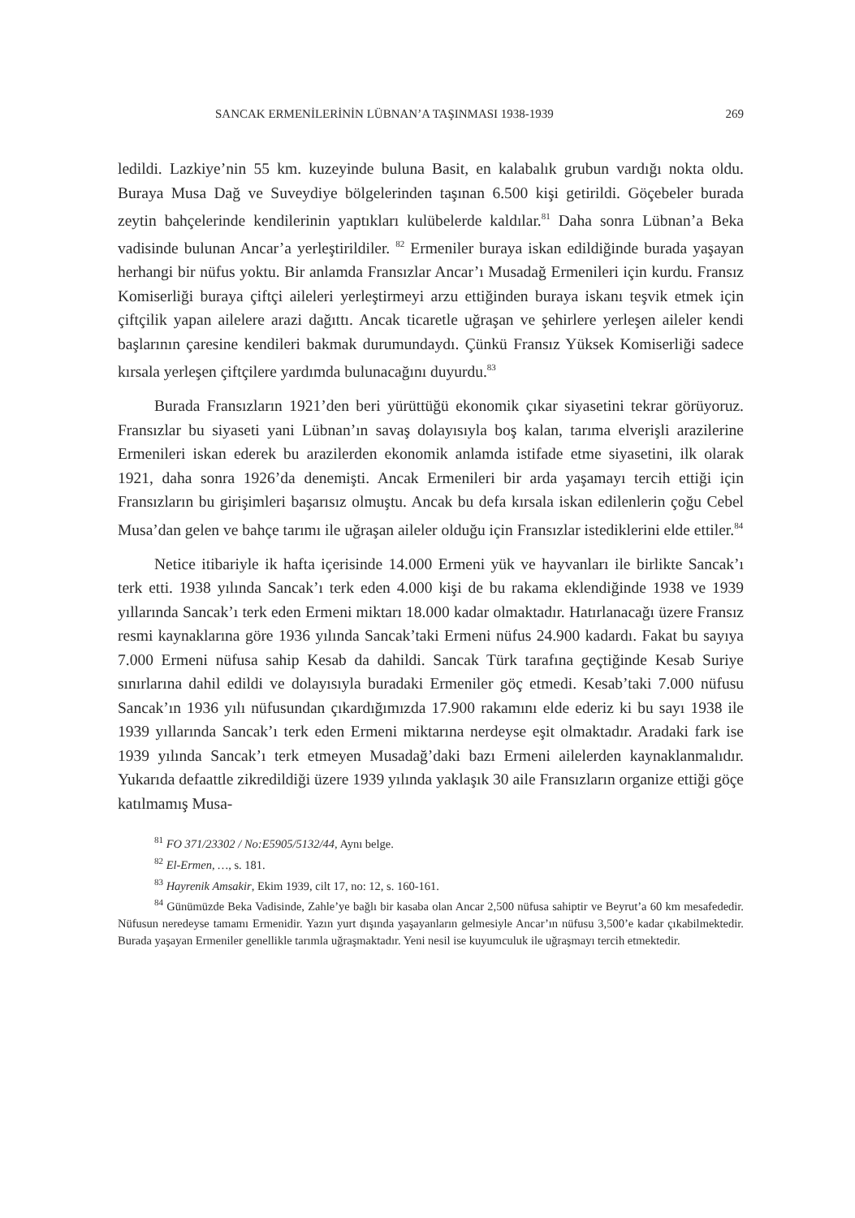SANCAK ERMENİLERİNİN LÜBNAN’A TAŞINMASI 1938-1939 269
ledildi. Lazkiye’nin 55 km. kuzeyinde buluna Basit, en kalabalık grubun vardığı nokta oldu. Buraya Musa Dağ ve Suveydiye bölgelerinden taşınan 6.500 kişi getirildi. Göçebeler burada zeytin bahçelerinde kendilerinin yaptıkları kulübelerde kaldılar.<sup>81</sup> Daha sonra Lübnan’a Beka vadisinde bulunan Ancar’a yerleştirildiler. <sup>82</sup> Ermeniler buraya iskan edildiğinde burada yaşayan herhangi bir nüfus yoktu. Bir anlamda Fransızlar Ancar’ı Musadağ Ermenileri için kurdu. Fransız Komiserliği buraya çiftçi aileleri yerleştirmeyi arzu ettiğinden buraya iskanı teşvik etmek için çiftçilik yapan ailelere arazi dağıttı. Ancak ticaretle uğraşan ve şehirlere yerleşen aileler kendi başlarının çaresine kendileri bakmak durumundaydı. Çünkü Fransız Yüksek Komiserliği sadece kırsala yerleşen çiftçilere yardımda bulunacağını duyurdu.<sup>83</sup>
Burada Fransızların 1921’den beri yürüttüğü ekonomik çıkar siyasetini tekrar görüyoruz. Fransızlar bu siyaseti yani Lübnan’ın savaş dolayısıyla boş kalan, tarıma elverişli arazilerine Ermenileri iskan ederek bu arazilerden ekonomik anlamda istifade etme siyasetini, ilk olarak 1921, daha sonra 1926’da denemişti. Ancak Ermenileri bir arda yaşamayı tercih ettiği için Fransızların bu girişimleri başarısız olmuştu. Ancak bu defa kırsala iskan edilenlerin çoğu Cebel Musa’dan gelen ve bahçe tarımı ile uğraşan aileler olduğu için Fransızlar istediklerini elde ettiler.<sup>84</sup>
Netice itibariyle ik hafta içerisinde 14.000 Ermeni yük ve hayvanları ile birlikte Sancak’ı terk etti. 1938 yılında Sancak’ı terk eden 4.000 kişi de bu rakama eklendiğinde 1938 ve 1939 yıllarında Sancak’ı terk eden Ermeni miktarı 18.000 kadar olmaktadır. Hatırlanacağı üzere Fransız resmi kaynaklarına göre 1936 yılında Sancak’taki Ermeni nüfus 24.900 kadardı. Fakat bu sayıya 7.000 Ermeni nüfusa sahip Kesab da dahildi. Sancak Türk tarafına geçtiğinde Kesab Suriye sınırlarına dahil edildi ve dolayısıyla buradaki Ermeniler göç etmedi. Kesab’taki 7.000 nüfusu Sancak’ın 1936 yılı nüfusundan çıkardığımızda 17.900 rakamını elde ederiz ki bu sayı 1938 ile 1939 yıllarında Sancak’ı terk eden Ermeni miktarına nerdeyse eşit olmaktadır. Aradaki fark ise 1939 yılında Sancak’ı terk etmeyen Musadağ’daki bazı Ermeni ailelerden kaynaklanmalıdır. Yukarıda defaattle zikredildiği üzere 1939 yılında yaklaşık 30 aile Fransızların organize ettiği göçe katılmamış Musa-
<sup>81</sup> FO 371/23302 / No:E5905/5132/44, Aynı belge.
<sup>82</sup> El-Ermen, …, s. 181.
<sup>83</sup> Hayrenik Amsakir, Ekim 1939, cilt 17, no: 12, s. 160-161.
<sup>84</sup> Günümüzde Beka Vadisinde, Zahle’ye bağlı bir kasaba olan Ancar 2,500 nüfusa sahiptir ve Beyrut’a 60 km mesafededir. Nüfusun neredeyse tamamı Ermenidir. Yazın yurt dışında yaşayanların gelmesiyle Ancar’ın nüfusu 3,500’e kadar çıkabilmektedir. Burada yaşayan Ermeniler genellikle tarımla uğraşmaktadır. Yeni nesil ise kuyumculuk ile uğraşmayı tercih etmektedir.